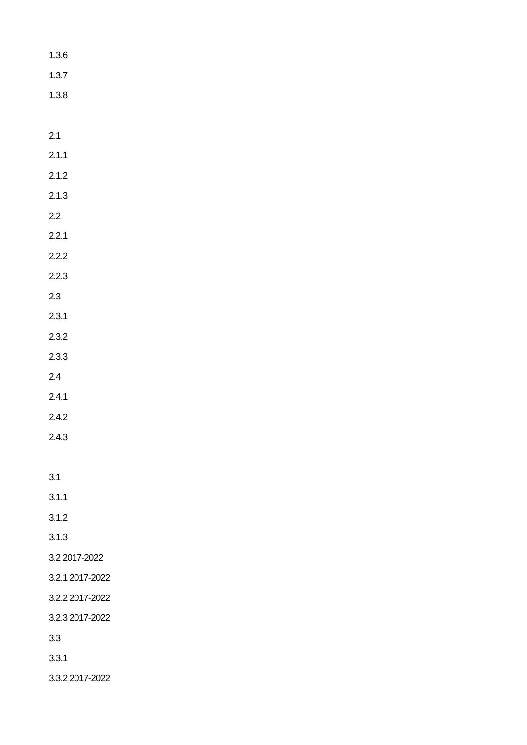1.3.6
1.3.7
1.3.8
2.1
2.1.1
2.1.2
2.1.3
2.2
2.2.1
2.2.2
2.2.3
2.3
2.3.1
2.3.2
2.3.3
2.4
2.4.1
2.4.2
2.4.3
3.1
3.1.1
3.1.2
3.1.3
3.2 2017-2022
3.2.1 2017-2022
3.2.2 2017-2022
3.2.3 2017-2022
3.3
3.3.1
3.3.2 2017-2022